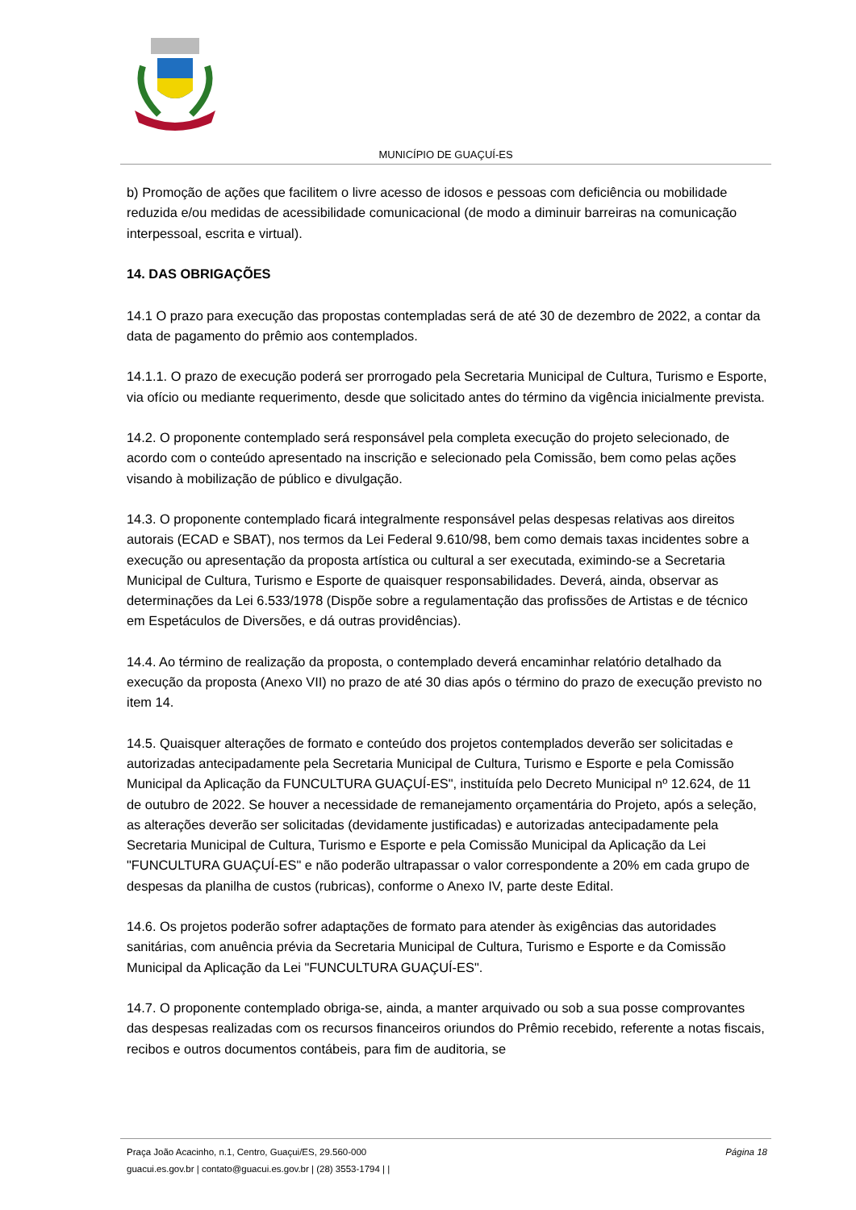MUNICÍPIO DE GUAÇUÍ-ES
b) Promoção de ações que facilitem o livre acesso de idosos e pessoas com deficiência ou mobilidade reduzida e/ou medidas de acessibilidade comunicacional (de modo a diminuir barreiras na comunicação interpessoal, escrita e virtual).
14. DAS OBRIGAÇÕES
14.1 O prazo para execução das propostas contempladas será de até 30 de dezembro de 2022, a contar da data de pagamento do prêmio aos contemplados.
14.1.1. O prazo de execução poderá ser prorrogado pela Secretaria Municipal de Cultura, Turismo e Esporte, via ofício ou mediante requerimento, desde que solicitado antes do término da vigência inicialmente prevista.
14.2. O proponente contemplado será responsável pela completa execução do projeto selecionado, de acordo com o conteúdo apresentado na inscrição e selecionado pela Comissão, bem como pelas ações visando à mobilização de público e divulgação.
14.3. O proponente contemplado ficará integralmente responsável pelas despesas relativas aos direitos autorais (ECAD e SBAT), nos termos da Lei Federal 9.610/98, bem como demais taxas incidentes sobre a execução ou apresentação da proposta artística ou cultural a ser executada, eximindo-se a Secretaria Municipal de Cultura, Turismo e Esporte de quaisquer responsabilidades. Deverá, ainda, observar as determinações da Lei 6.533/1978 (Dispõe sobre a regulamentação das profissões de Artistas e de técnico em Espetáculos de Diversões, e dá outras providências).
14.4. Ao término de realização da proposta, o contemplado deverá encaminhar relatório detalhado da execução da proposta (Anexo VII) no prazo de até 30 dias após o término do prazo de execução previsto no item 14.
14.5. Quaisquer alterações de formato e conteúdo dos projetos contemplados deverão ser solicitadas e autorizadas antecipadamente pela Secretaria Municipal de Cultura, Turismo e Esporte e pela Comissão Municipal da Aplicação da FUNCULTURA GUAÇUÍ-ES", instituída pelo Decreto Municipal nº 12.624, de 11 de outubro de 2022. Se houver a necessidade de remanejamento orçamentária do Projeto, após a seleção, as alterações deverão ser solicitadas (devidamente justificadas) e autorizadas antecipadamente pela Secretaria Municipal de Cultura, Turismo e Esporte e pela Comissão Municipal da Aplicação da Lei "FUNCULTURA GUAÇUÍ-ES" e não poderão ultrapassar o valor correspondente a 20% em cada grupo de despesas da planilha de custos (rubricas), conforme o Anexo IV, parte deste Edital.
14.6. Os projetos poderão sofrer adaptações de formato para atender às exigências das autoridades sanitárias, com anuência prévia da Secretaria Municipal de Cultura, Turismo e Esporte e da Comissão Municipal da Aplicação da Lei "FUNCULTURA GUAÇUÍ-ES".
14.7. O proponente contemplado obriga-se, ainda, a manter arquivado ou sob a sua posse comprovantes das despesas realizadas com os recursos financeiros oriundos do Prêmio recebido, referente a notas fiscais, recibos e outros documentos contábeis, para fim de auditoria, se
Praça João Acacinho, n.1, Centro, Guaçui/ES, 29.560-000
guacui.es.gov.br | contato@guacui.es.gov.br | (28) 3553-1794 | |
Página 18